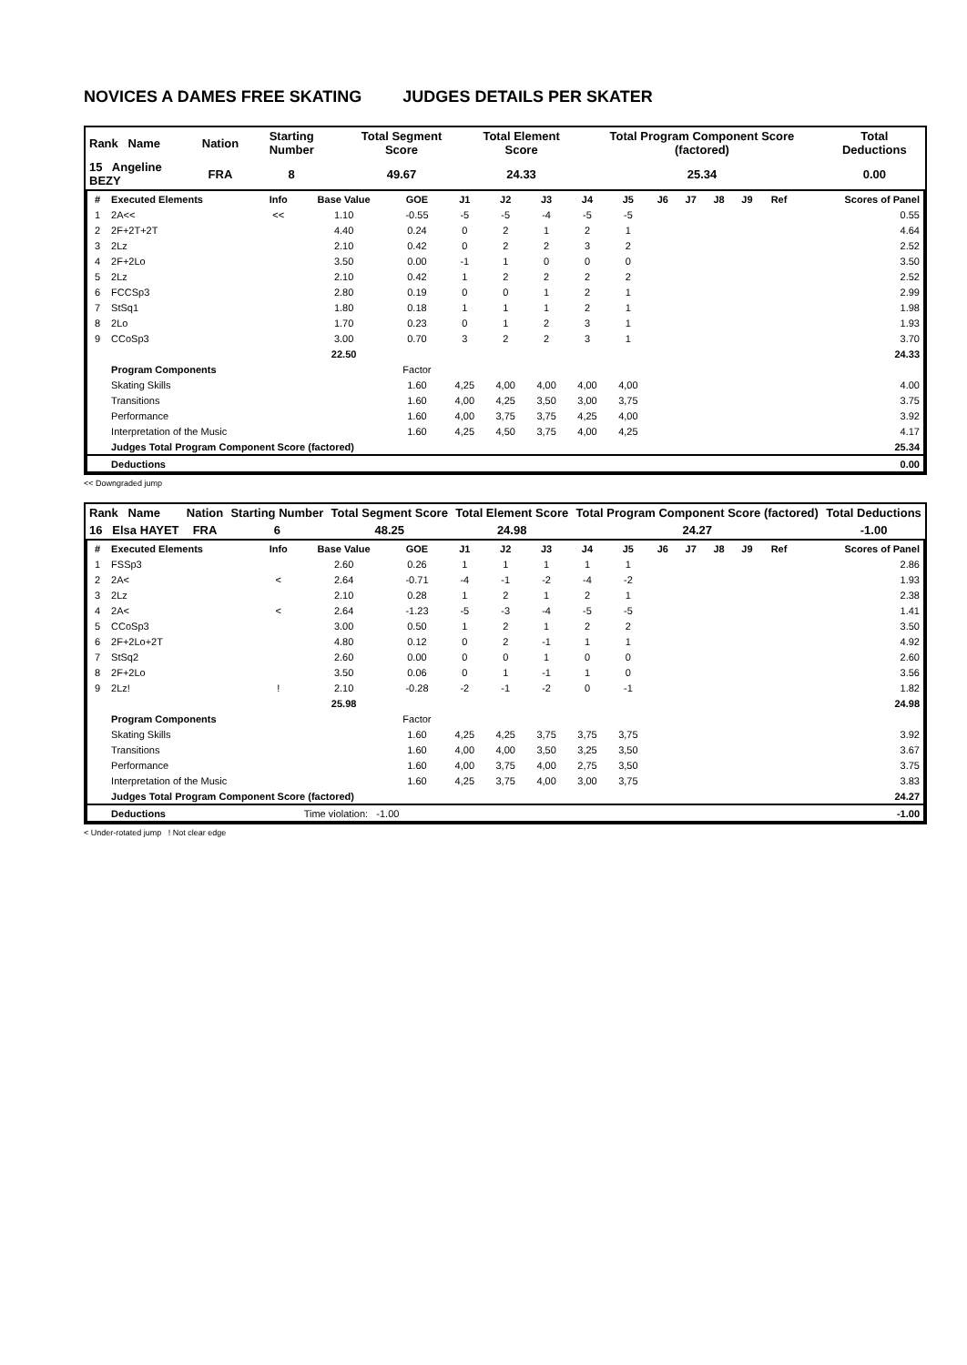NOVICES A DAMES FREE SKATING JUDGES DETAILS PER SKATER
| Rank Name | Nation | Starting Number | Total Segment Score | Total Element Score | Total Program Component Score (factored) | Total Deductions |
| 15 Angeline BEZY | FRA | 8 | 49.67 | 24.33 | 25.34 | 0.00 |
| # | Executed Elements | Info | Base Value | GOE | J1 | J2 | J3 | J4 | J5 | J6 | J7 | J8 | J9 | Ref | Scores of Panel |
| --- | --- | --- | --- | --- | --- | --- | --- | --- | --- | --- | --- | --- | --- | --- | --- |
| 1 | 2A<< | << | 1.10 | -0.55 | -5 | -5 | -4 | -5 | -5 | | | | | | 0.55 |
| 2 | 2F+2T+2T | | 4.40 | 0.24 | 0 | 2 | 1 | 2 | 1 | | | | | | 4.64 |
| 3 | 2Lz | | 2.10 | 0.42 | 0 | 2 | 2 | 3 | 2 | | | | | | 2.52 |
| 4 | 2F+2Lo | | 3.50 | 0.00 | -1 | 1 | 0 | 0 | 0 | | | | | | 3.50 |
| 5 | 2Lz | | 2.10 | 0.42 | 1 | 2 | 2 | 2 | 2 | | | | | | 2.52 |
| 6 | FCCSp3 | | 2.80 | 0.19 | 0 | 0 | 1 | 2 | 1 | | | | | | 2.99 |
| 7 | StSq1 | | 1.80 | 0.18 | 1 | 1 | 1 | 2 | 1 | | | | | | 1.98 |
| 8 | 2Lo | | 1.70 | 0.23 | 0 | 1 | 2 | 3 | 1 | | | | | | 1.93 |
| 9 | CCoSp3 | | 3.00 | 0.70 | 3 | 2 | 2 | 3 | 1 | | | | | | 3.70 |
| | | | 22.50 | | | | | | | | | | | | 24.33 |
| | Program Components | | | Factor | | | | | | | | | | | |
| | Skating Skills | | | 1.60 | 4,25 | 4,00 | 4,00 | 4,00 | 4,00 | | | | | | 4.00 |
| | Transitions | | | 1.60 | 4,00 | 4,25 | 3,50 | 3,00 | 3,75 | | | | | | 3.75 |
| | Performance | | | 1.60 | 4,00 | 3,75 | 3,75 | 4,25 | 4,00 | | | | | | 3.92 |
| | Interpretation of the Music | | | 1.60 | 4,25 | 4,50 | 3,75 | 4,00 | 4,25 | | | | | | 4.17 |
| | Judges Total Program Component Score (factored) | | | | | | | | | | | | | | 25.34 |
| | Deductions | | | | | | | | | | | | | | 0.00 |
<< Downgraded jump
| Rank Name | Nation | Starting Number | Total Segment Score | Total Element Score | Total Program Component Score (factored) | Total Deductions |
| 16 Elsa HAYET | FRA | 6 | 48.25 | 24.98 | 24.27 | -1.00 |
| # | Executed Elements | Info | Base Value | GOE | J1 | J2 | J3 | J4 | J5 | J6 | J7 | J8 | J9 | Ref | Scores of Panel |
| --- | --- | --- | --- | --- | --- | --- | --- | --- | --- | --- | --- | --- | --- | --- | --- |
| 1 | FSSp3 | | 2.60 | 0.26 | 1 | 1 | 1 | 1 | 1 | | | | | | 2.86 |
| 2 | 2A< | < | 2.64 | -0.71 | -4 | -1 | -2 | -4 | -2 | | | | | | 1.93 |
| 3 | 2Lz | | 2.10 | 0.28 | 1 | 2 | 1 | 2 | 1 | | | | | | 2.38 |
| 4 | 2A< | < | 2.64 | -1.23 | -5 | -3 | -4 | -5 | -5 | | | | | | 1.41 |
| 5 | CCoSp3 | | 3.00 | 0.50 | 1 | 2 | 1 | 2 | 2 | | | | | | 3.50 |
| 6 | 2F+2Lo+2T | | 4.80 | 0.12 | 0 | 2 | -1 | 1 | 1 | | | | | | 4.92 |
| 7 | StSq2 | | 2.60 | 0.00 | 0 | 0 | 1 | 0 | 0 | | | | | | 2.60 |
| 8 | 2F+2Lo | | 3.50 | 0.06 | 0 | 1 | -1 | 1 | 0 | | | | | | 3.56 |
| 9 | 2Lz! | ! | 2.10 | -0.28 | -2 | -1 | -2 | 0 | -1 | | | | | | 1.82 |
| | | | 25.98 | | | | | | | | | | | | 24.98 |
| | Program Components | | | Factor | | | | | | | | | | | |
| | Skating Skills | | | 1.60 | 4,25 | 4,25 | 3,75 | 3,75 | 3,75 | | | | | | 3.92 |
| | Transitions | | | 1.60 | 4,00 | 4,00 | 3,50 | 3,25 | 3,50 | | | | | | 3.67 |
| | Performance | | | 1.60 | 4,00 | 3,75 | 4,00 | 2,75 | 3,50 | | | | | | 3.75 |
| | Interpretation of the Music | | | 1.60 | 4,25 | 3,75 | 4,00 | 3,00 | 3,75 | | | | | | 3.83 |
| | Judges Total Program Component Score (factored) | | | | | | | | | | | | | | 24.27 |
| | Deductions | Time violation: -1.00 | | | | | | | | | | | | | -1.00 |
< Under-rotated jump ! Not clear edge